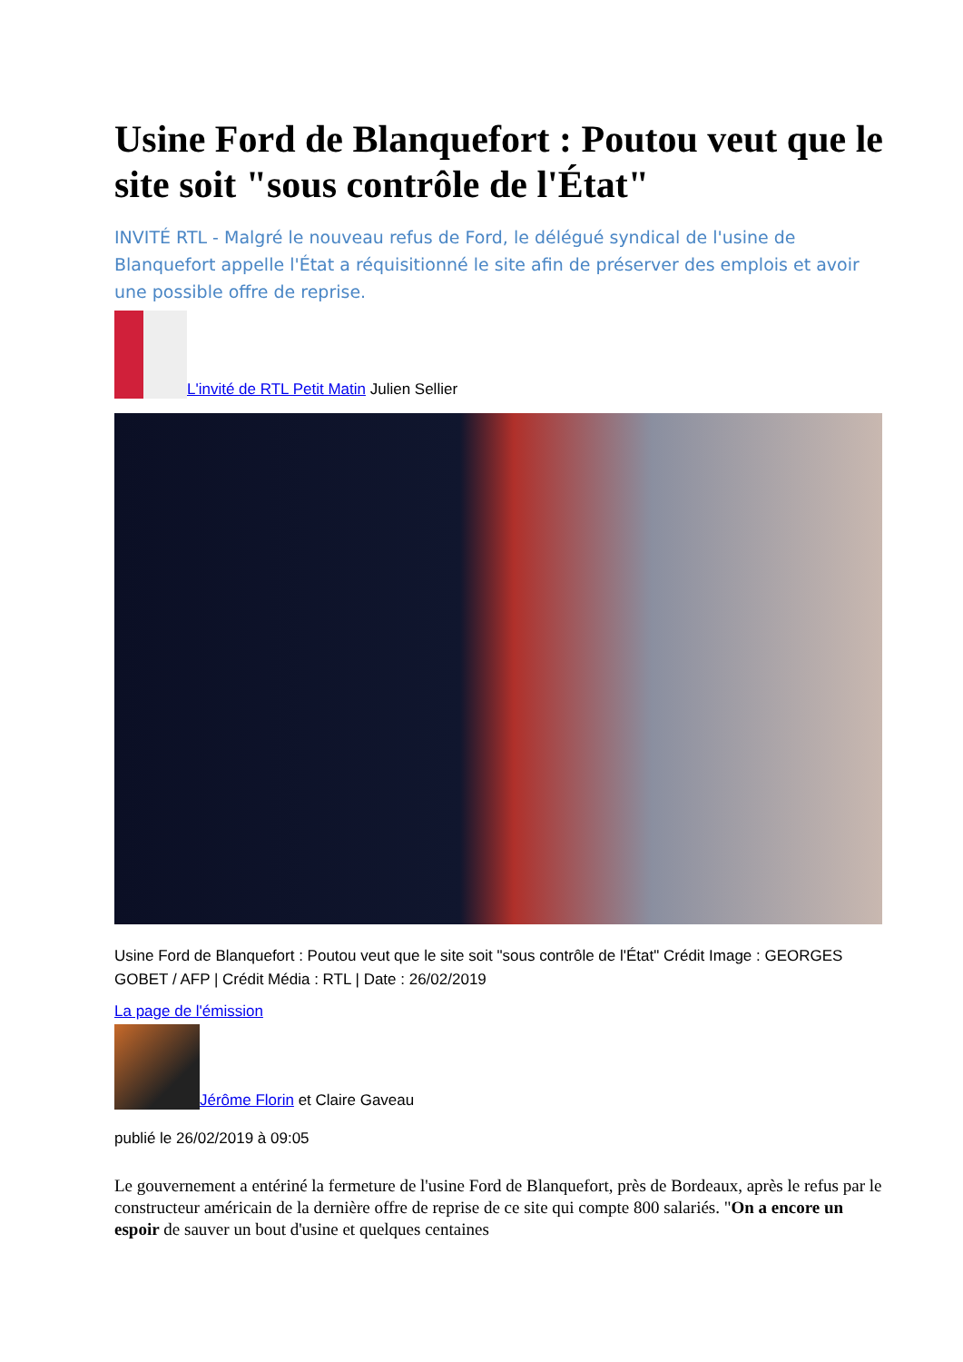Usine Ford de Blanquefort : Poutou veut que le site soit "sous contrôle de l'État"
INVITÉ RTL - Malgré le nouveau refus de Ford, le délégué syndical de l'usine de Blanquefort appelle l'État a réquisitionné le site afin de préserver des emplois et avoir une possible offre de reprise.
L'invité de RTL Petit Matin Julien Sellier
Usine Ford de Blanquefort : Poutou veut que le site soit "sous contrôle de l'État" Crédit Image : GEORGES GOBET / AFP | Crédit Média : RTL | Date : 26/02/2019
La page de l'émission
Jérôme Florin et Claire Gaveau
publié le 26/02/2019 à 09:05
Le gouvernement a entériné la fermeture de l'usine Ford de Blanquefort, près de Bordeaux, après le refus par le constructeur américain de la dernière offre de reprise de ce site qui compte 800 salariés. "On a encore un espoir de sauver un bout d'usine et quelques centaines